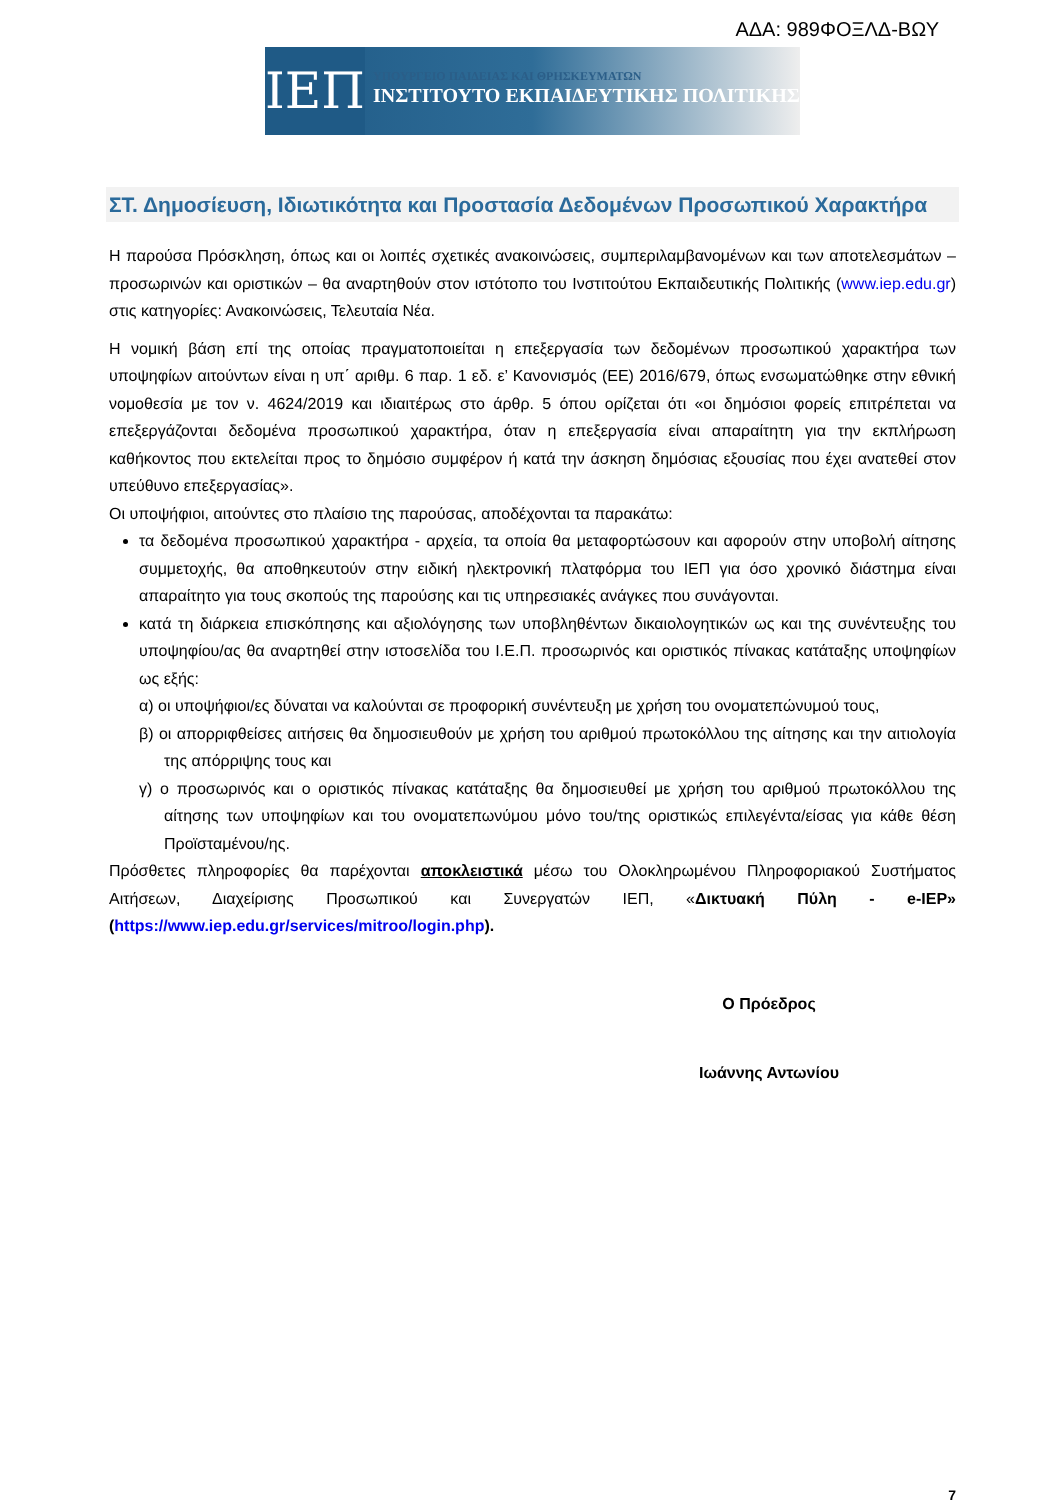ΑΔΑ: 989ΦΟΞΛΔ-ΒΩΥ
ΙΕΠ
ΥΠΟΥΡΓΕΙΟ ΠΑΙΔΕΙΑΣ ΚΑΙ ΘΡΗΣΚΕΥΜΑΤΩΝ
ΙΝΣΤΙΤΟΥΤΟ ΕΚΠΑΙΔΕΥΤΙΚΗΣ ΠΟΛΙΤΙΚΗΣ
ΣΤ. Δημοσίευση, Ιδιωτικότητα και Προστασία Δεδομένων Προσωπικού Χαρακτήρα
Η παρούσα Πρόσκληση, όπως και οι λοιπές σχετικές ανακοινώσεις, συμπεριλαμβανομένων και των αποτελεσμάτων – προσωρινών και οριστικών – θα αναρτηθούν στον ιστότοπο του Ινστιτούτου Εκπαιδευτικής Πολιτικής (www.iep.edu.gr) στις κατηγορίες: Ανακοινώσεις, Τελευταία Νέα.
Η νομική βάση επί της οποίας πραγματοποιείται η επεξεργασία των δεδομένων προσωπικού χαρακτήρα των υποψηφίων αιτούντων είναι η υπ΄ αριθμ. 6 παρ. 1 εδ. ε’ Κανονισμός (ΕΕ) 2016/679, όπως ενσωματώθηκε στην εθνική νομοθεσία με τον ν. 4624/2019 και ιδιαιτέρως στο άρθρ. 5 όπου ορίζεται ότι «οι δημόσιοι φορείς επιτρέπεται να επεξεργάζονται δεδομένα προσωπικού χαρακτήρα, όταν η επεξεργασία είναι απαραίτητη για την εκπλήρωση καθήκοντος που εκτελείται προς το δημόσιο συμφέρον ή κατά την άσκηση δημόσιας εξουσίας που έχει ανατεθεί στον υπεύθυνο επεξεργασίας».
Οι υποψήφιοι, αιτούντες στο πλαίσιο της παρούσας, αποδέχονται τα παρακάτω:
τα δεδομένα προσωπικού χαρακτήρα - αρχεία, τα οποία θα μεταφορτώσουν και αφορούν στην υποβολή αίτησης συμμετοχής, θα αποθηκευτούν στην ειδική ηλεκτρονική πλατφόρμα του ΙΕΠ για όσο χρονικό διάστημα είναι απαραίτητο για τους σκοπούς της παρούσης και τις υπηρεσιακές ανάγκες που συνάγονται.
κατά τη διάρκεια επισκόπησης και αξιολόγησης των υποβληθέντων δικαιολογητικών ως και της συνέντευξης του υποψηφίου/ας θα αναρτηθεί στην ιστοσελίδα του Ι.Ε.Π. προσωρινός και οριστικός πίνακας κατάταξης υποψηφίων ως εξής:
α) οι υποψήφιοι/ες δύναται να καλούνται σε προφορική συνέντευξη με χρήση του ονοματεπώνυμού τους,
β) οι απορριφθείσες αιτήσεις θα δημοσιευθούν με χρήση του αριθμού πρωτοκόλλου της αίτησης και την αιτιολογία της απόρριψης τους και
γ) ο προσωρινός και ο οριστικός πίνακας κατάταξης θα δημοσιευθεί με χρήση του αριθμού πρωτοκόλλου της αίτησης των υποψηφίων και του ονοματεπωνύμου μόνο του/της οριστικώς επιλεγέντα/είσας για κάθε θέση Προϊσταμένου/ης.
Πρόσθετες πληροφορίες θα παρέχονται αποκλειστικά μέσω του Ολοκληρωμένου Πληροφοριακού Συστήματος Αιτήσεων, Διαχείρισης Προσωπικού και Συνεργατών ΙΕΠ, «Δικτυακή Πύλη - e-IEP» (https://www.iep.edu.gr/services/mitroo/login.php).
Ο Πρόεδρος
Ιωάννης Αντωνίου
7